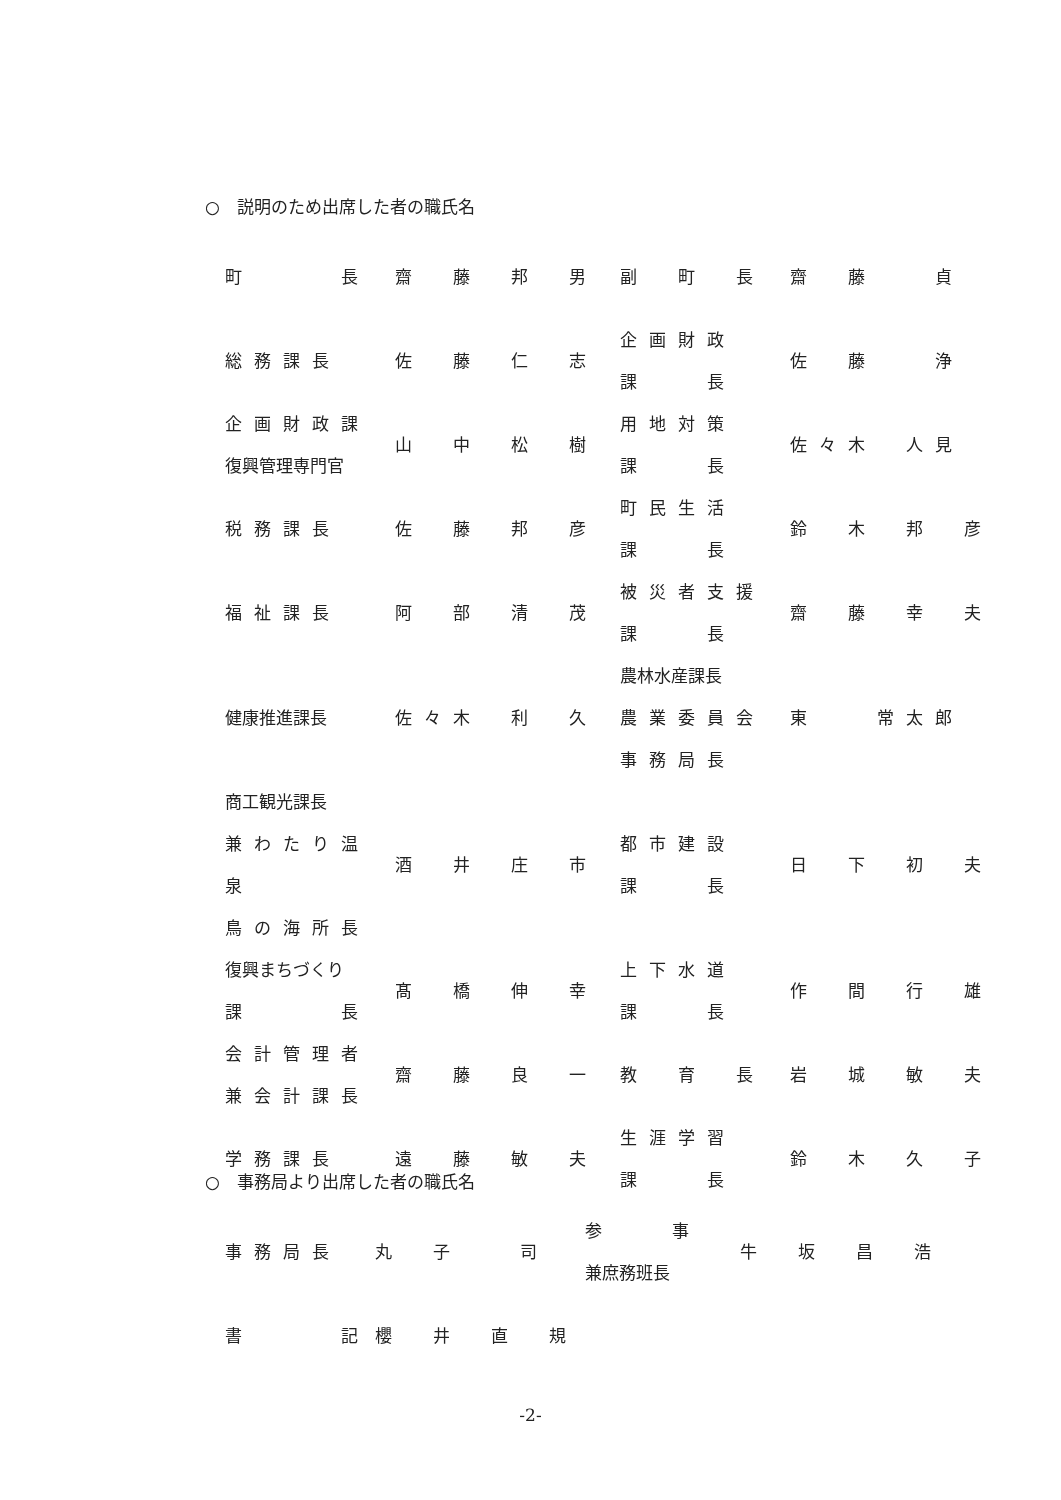○　説明のため出席した者の職氏名
| 町 長 | 齋 藤 邦 男 | 副 町 長 | 齋 藤 貞 |
| 総務課長 | 佐 藤 仁 志 | 企画財政 課 長 | 佐 藤 浄 |
| 企画財政課 復興管理専門官 | 山 中 松 樹 | 用地対策 課 長 | 佐々木 人見 |
| 税務課長 | 佐 藤 邦 彦 | 町民生活 課 長 | 鈴 木 邦 彦 |
| 福祉課長 | 阿 部 清 茂 | 被災者支援 課 長 | 齋 藤 幸 夫 |
| 健康推進課長 | 佐々木 利 久 | 農林水産課長 農業委員会 事務局長 | 東 常太郎 |
| 商工観光課長 兼わたり温泉 鳥の海所長 | 酒 井 庄 市 | 都市建設 課 長 | 日 下 初 夫 |
| 復興まちづくり 課 長 | 髙 橋 伸 幸 | 上下水道 課 長 | 作 間 行 雄 |
| 会計管理者 兼会計課長 | 齋 藤 良 一 | 教 育 長 | 岩 城 敏 夫 |
| 学務課長 | 遠 藤 敏 夫 | 生涯学習 課 長 | 鈴 木 久 子 |
○　事務局より出席した者の職氏名
| 事務局長 | 丸 子 司 | 参 事 兼庶務班長 | 牛 坂 昌 浩 |
| 書 記 | 櫻 井 直 規 | | |
-2-